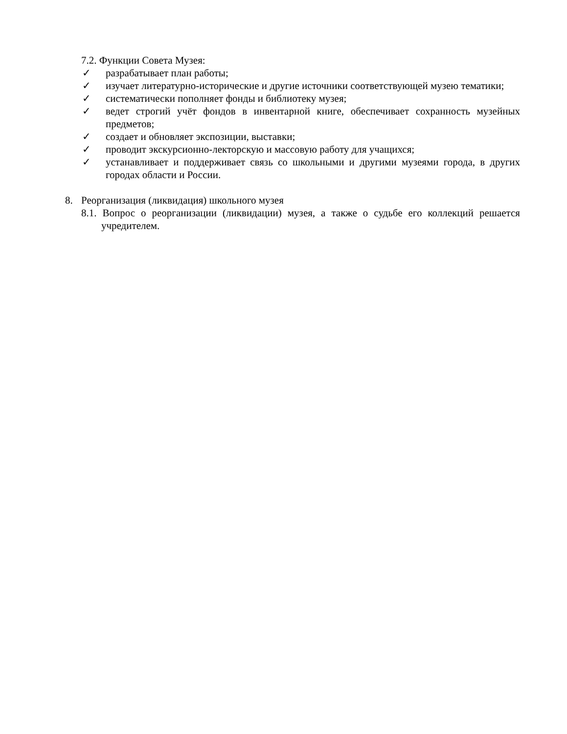7.2. Функции Совета Музея:
✓ разрабатывает план работы;
✓ изучает литературно-исторические и другие источники соответствующей музею тематики;
✓ систематически пополняет фонды и библиотеку музея;
✓ ведет строгий учёт фондов в инвентарной книге, обеспечивает сохранность музейных предметов;
✓ создает и обновляет экспозиции, выставки;
✓ проводит экскурсионно-лекторскую и массовую работу для учащихся;
✓ устанавливает и поддерживает связь со школьными и другими музеями города, в других городах области и России.
8. Реорганизация (ликвидация) школьного музея
8.1. Вопрос о реорганизации (ликвидации) музея, а также о судьбе его коллекций решается учредителем.